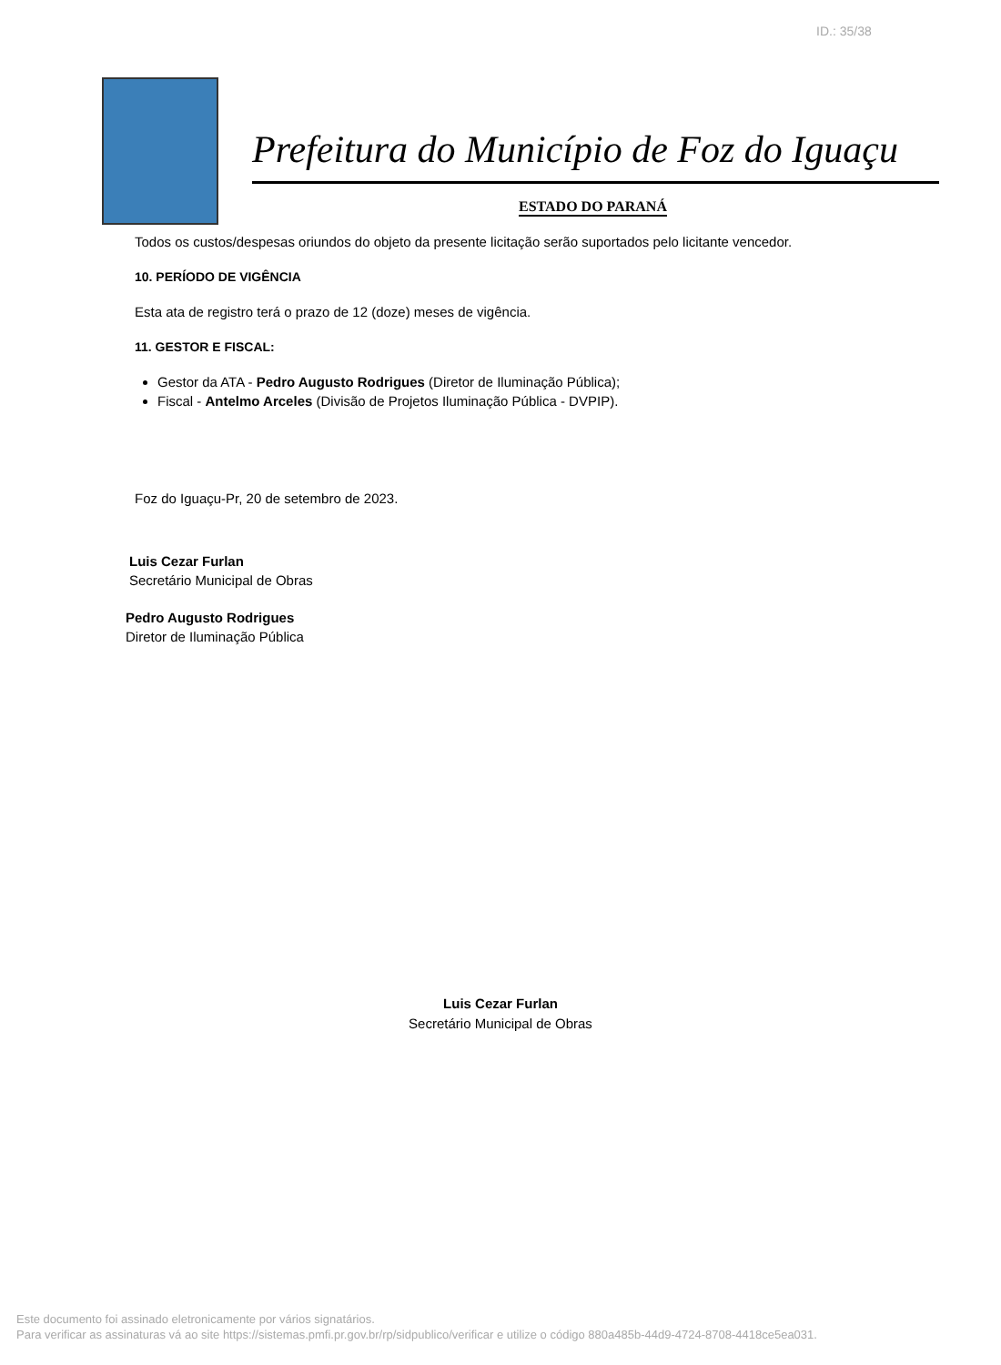ID.: 35/38
Prefeitura do Município de Foz do Iguaçu
ESTADO DO PARANÁ
Todos os custos/despesas oriundos do objeto da presente licitação serão suportados pelo licitante vencedor.
10. PERÍODO DE VIGÊNCIA
Esta ata de registro terá o prazo de 12 (doze) meses de vigência.
11. GESTOR E FISCAL:
Gestor da ATA - Pedro Augusto Rodrigues (Diretor de Iluminação Pública);
Fiscal - Antelmo Arceles (Divisão de Projetos Iluminação Pública - DVPIP).
Foz do Iguaçu-Pr, 20 de setembro de 2023.
Luis Cezar Furlan
Secretário Municipal de Obras
Pedro Augusto Rodrigues
Diretor de Iluminação Pública
Luis Cezar Furlan
Secretário Municipal de Obras
Este documento foi assinado eletronicamente por vários signatários.
Para verificar as assinaturas vá ao site https://sistemas.pmfi.pr.gov.br/rp/sidpublico/verificar e utilize o código 880a485b-44d9-4724-8708-4418ce5ea031.